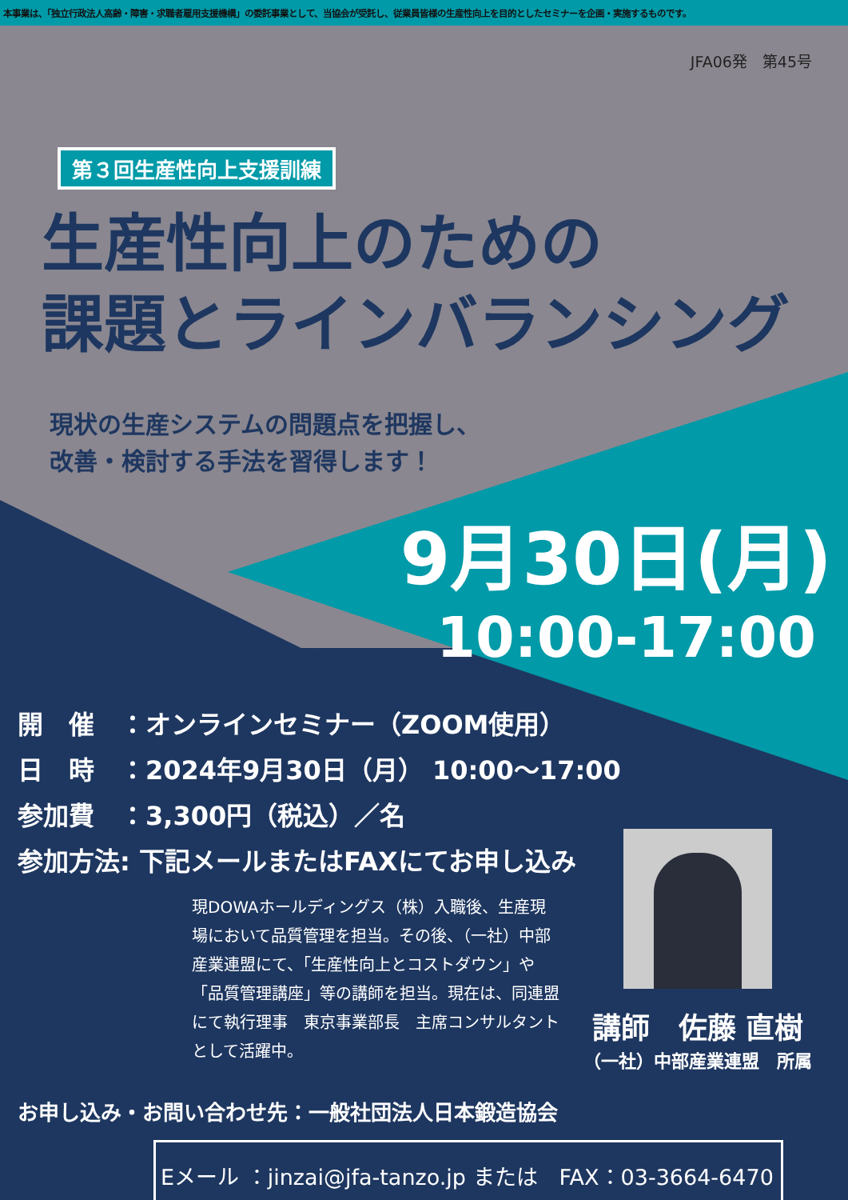本事業は、「独立行政法人高齢・障害・求職者雇用支援機構」の委託事業として、当協会が受託し、従業員皆様の生産性向上を目的としたセミナーを企画・実施するものです。
JFA06発　第45号
第３回生産性向上支援訓練
生産性向上のための
課題とラインバランシング
現状の生産システムの問題点を把握し、
改善・検討する手法を習得します！
9月30日(月)
10:00-17:00
開　催　：オンラインセミナー（ZOOM使用）
日　時　：2024年9月30日（月） 10:00～17:00
参加費　：3,300円（税込）／名
参加方法: 下記メールまたはFAXにてお申し込み
現DOWAホールディングス（株）入職後、生産現場において品質管理を担当。その後、（一社）中部産業連盟にて、「生産性向上とコストダウン」や「品質管理講座」等の講師を担当。現在は、同連盟にて執行理事　東京事業部長　主席コンサルタントとして活躍中。
講師　佐藤 直樹
（一社）中部産業連盟　所属
お申し込み・お問い合わせ先：一般社団法人日本鍛造協会
Eメール ：jinzai@jfa-tanzo.jp または　FAX：03-3664-6470